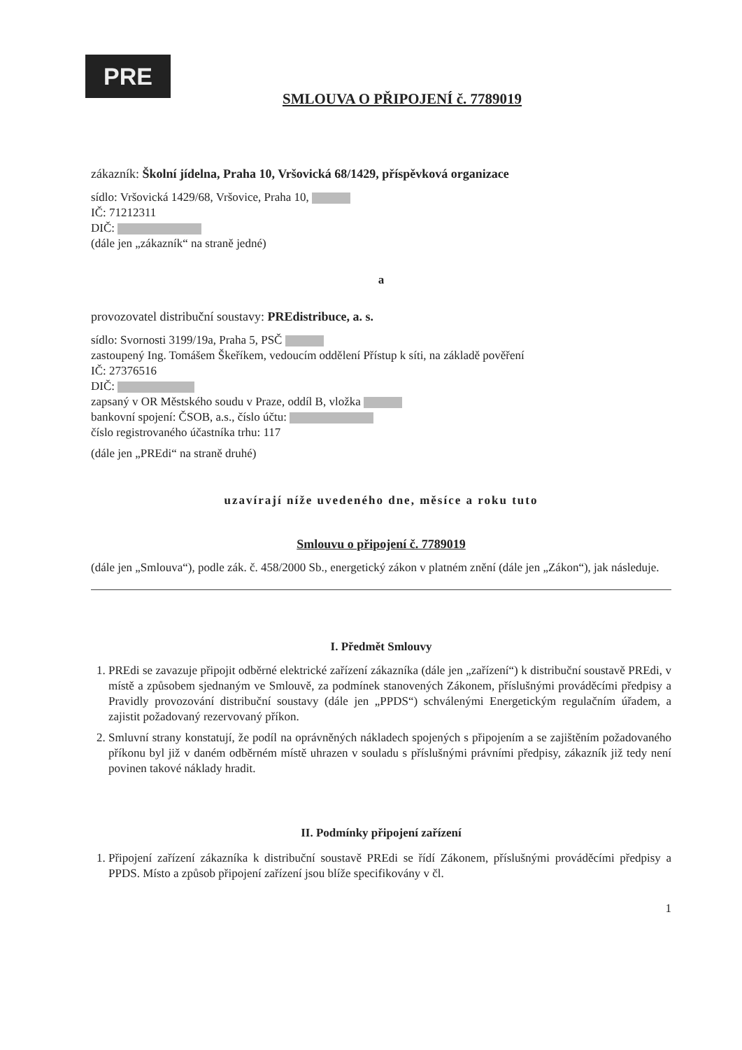PRE
SMLOUVA O PŘIPOJENÍ č. 7789019
zákazník: Školní jídelna, Praha 10, Vršovická 68/1429, příspěvková organizace
sídlo: Vršovická 1429/68, Vršovice, Praha 10,
IČ: 71212311
DIČ:
(dále jen „zákazník“ na straně jedné)
a
provozovatel distribuční soustavy: PREdistribuce, a. s.
sídlo: Svornosti 3199/19a, Praha 5, PSČ
zastoupený Ing. Tomášem Škeříkem, vedoucím oddělení Přístup k síti, na základě pověření
IČ: 27376516
DIČ:
zapsaný v OR Městského soudu v Praze, oddíl B, vložka
bankovní spojení: ČSOB, a.s., číslo účtu:
číslo registrovaného účastníka trhu: 117
(dále jen „PREdi“ na straně druhé)
uzavírají níže uvedeného dne, měsíce a roku tuto
Smlouvu o připojení č. 7789019
(dále jen „Smlouva“), podle zák. č. 458/2000 Sb., energetický zákon v platném znění (dále jen „Zákon“), jak následuje.
I. Předmět Smlouvy
1. PREdi se zavazuje připojit odběrné elektrické zařízení zákazníka (dále jen „zařízení“) k distribuční soustavě PREdi, v místě a způsobem sjednaným ve Smlouvě, za podmínek stanovených Zákonem, příslušnými prováděcími předpisy a Pravidly provozování distribuční soustavy (dále jen „PPDS“) schválenými Energetickým regulačním úřadem, a zajistit požadovaný rezervovaný příkon.
2. Smluvní strany konstatují, že podíl na oprávněných nákladech spojených s připojením a se zajištěním požadovaného příkonu byl již v daném odběrném místě uhrazen v souladu s příslušnými právními předpisy, zákazník již tedy není povinen takové náklady hradit.
II. Podmínky připojení zařízení
1. Připojení zařízení zákazníka k distribuční soustavě PREdi se řídí Zákonem, příslušnými prováděcími předpisy a PPDS. Místo a způsob připojení zařízení jsou blíže specifikovány v čl.
1